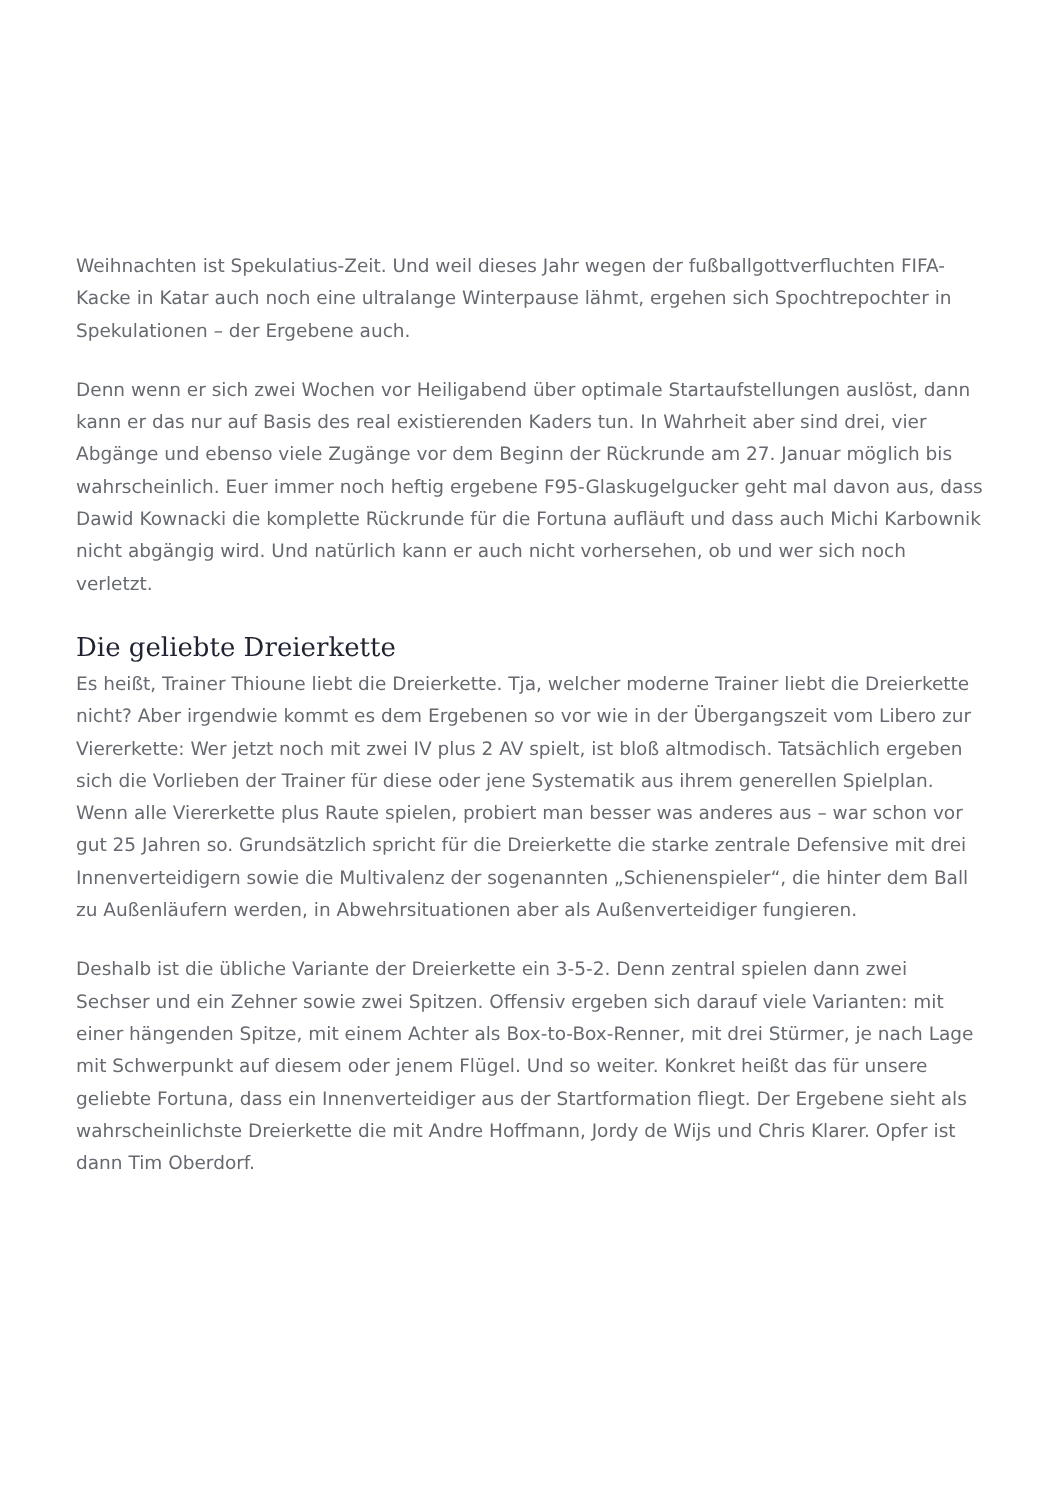Weihnachten ist Spekulatius-Zeit. Und weil dieses Jahr wegen der fußballgottverfluchten FIFA-Kacke in Katar auch noch eine ultralange Winterpause lähmt, ergehen sich Spochtrepochter in Spekulationen – der Ergebene auch.
Denn wenn er sich zwei Wochen vor Heiligabend über optimale Startaufstellungen auslöst, dann kann er das nur auf Basis des real existierenden Kaders tun. In Wahrheit aber sind drei, vier Abgänge und ebenso viele Zugänge vor dem Beginn der Rückrunde am 27. Januar möglich bis wahrscheinlich. Euer immer noch heftig ergebene F95-Glaskugelgucker geht mal davon aus, dass Dawid Kownacki die komplette Rückrunde für die Fortuna aufläuft und dass auch Michi Karbownik nicht abgängig wird. Und natürlich kann er auch nicht vorhersehen, ob und wer sich noch verletzt.
Die geliebte Dreierkette
Es heißt, Trainer Thioune liebt die Dreierkette. Tja, welcher moderne Trainer liebt die Dreierkette nicht? Aber irgendwie kommt es dem Ergebenen so vor wie in der Übergangszeit vom Libero zur Viererkette: Wer jetzt noch mit zwei IV plus 2 AV spielt, ist bloß altmodisch. Tatsächlich ergeben sich die Vorlieben der Trainer für diese oder jene Systematik aus ihrem generellen Spielplan. Wenn alle Viererkette plus Raute spielen, probiert man besser was anderes aus – war schon vor gut 25 Jahren so. Grundsätzlich spricht für die Dreierkette die starke zentrale Defensive mit drei Innenverteidigern sowie die Multivalenz der sogenannten „Schienenspieler“, die hinter dem Ball zu Außenläufern werden, in Abwehrsituationen aber als Außenverteidiger fungieren.
Deshalb ist die übliche Variante der Dreierkette ein 3-5-2. Denn zentral spielen dann zwei Sechser und ein Zehner sowie zwei Spitzen. Offensiv ergeben sich darauf viele Varianten: mit einer hängenden Spitze, mit einem Achter als Box-to-Box-Renner, mit drei Stürmer, je nach Lage mit Schwerpunkt auf diesem oder jenem Flügel. Und so weiter. Konkret heißt das für unsere geliebte Fortuna, dass ein Innenverteidiger aus der Startformation fliegt. Der Ergebene sieht als wahrscheinlichste Dreierkette die mit Andre Hoffmann, Jordy de Wijs und Chris Klarer. Opfer ist dann Tim Oberdorf.